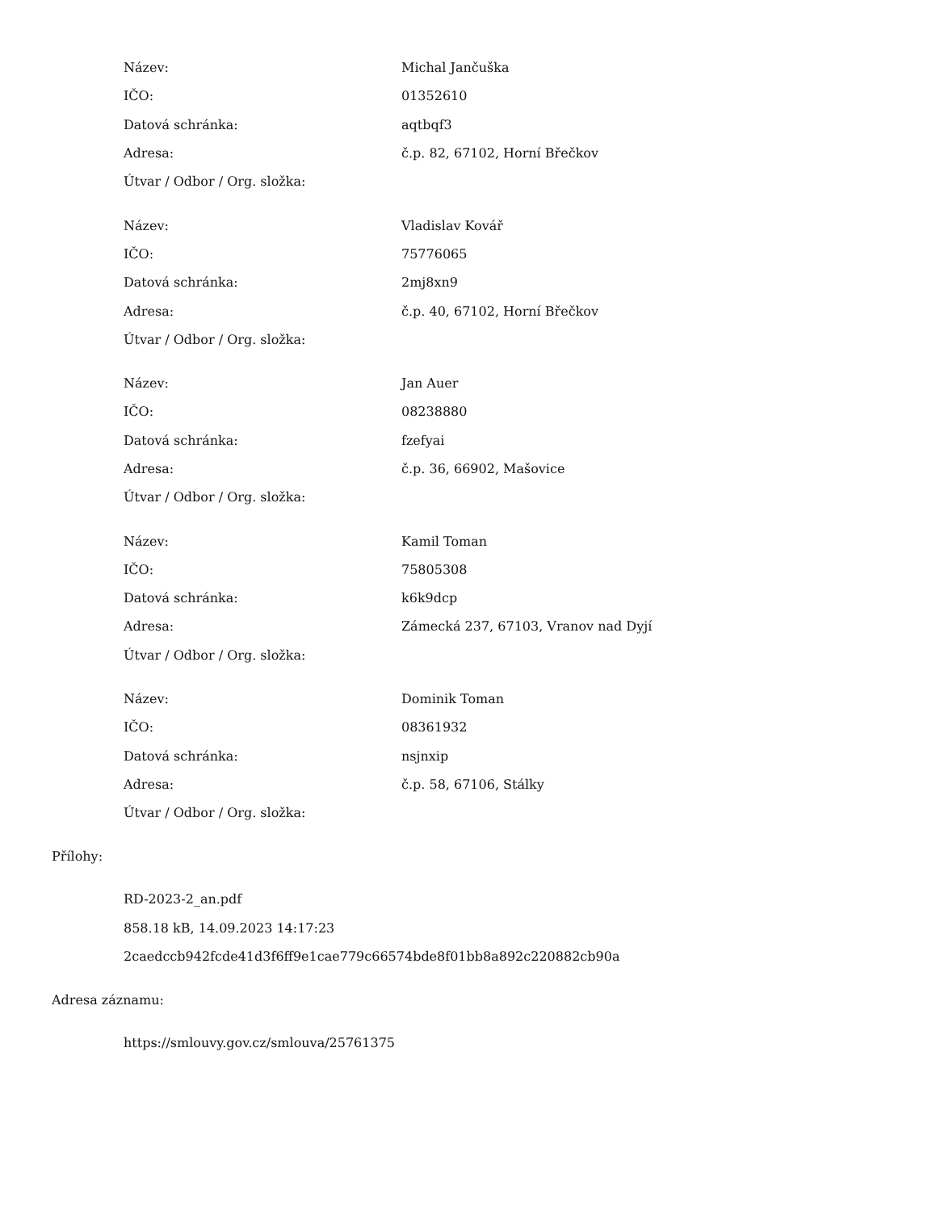| Název: | Michal Jančuška |
| IČO: | 01352610 |
| Datová schránka: | aqtbqf3 |
| Adresa: | č.p. 82, 67102, Horní Břečkov |
| Útvar / Odbor / Org. složka: | |
| Název: | Vladislav Kovář |
| IČO: | 75776065 |
| Datová schránka: | 2mj8xn9 |
| Adresa: | č.p. 40, 67102, Horní Břečkov |
| Útvar / Odbor / Org. složka: | |
| Název: | Jan Auer |
| IČO: | 08238880 |
| Datová schránka: | fzefyai |
| Adresa: | č.p. 36, 66902, Mašovice |
| Útvar / Odbor / Org. složka: | |
| Název: | Kamil Toman |
| IČO: | 75805308 |
| Datová schránka: | k6k9dcp |
| Adresa: | Zámecká 237, 67103, Vranov nad Dyjí |
| Útvar / Odbor / Org. složka: | |
| Název: | Dominik Toman |
| IČO: | 08361932 |
| Datová schránka: | nsjnxip |
| Adresa: | č.p. 58, 67106, Stálky |
| Útvar / Odbor / Org. složka: | |
Přílohy:
RD-2023-2_an.pdf
858.18 kB, 14.09.2023 14:17:23
2caedccb942fcde41d3f6ff9e1cae779c66574bde8f01bb8a892c220882cb90a
Adresa záznamu:
https://smlouvy.gov.cz/smlouva/25761375